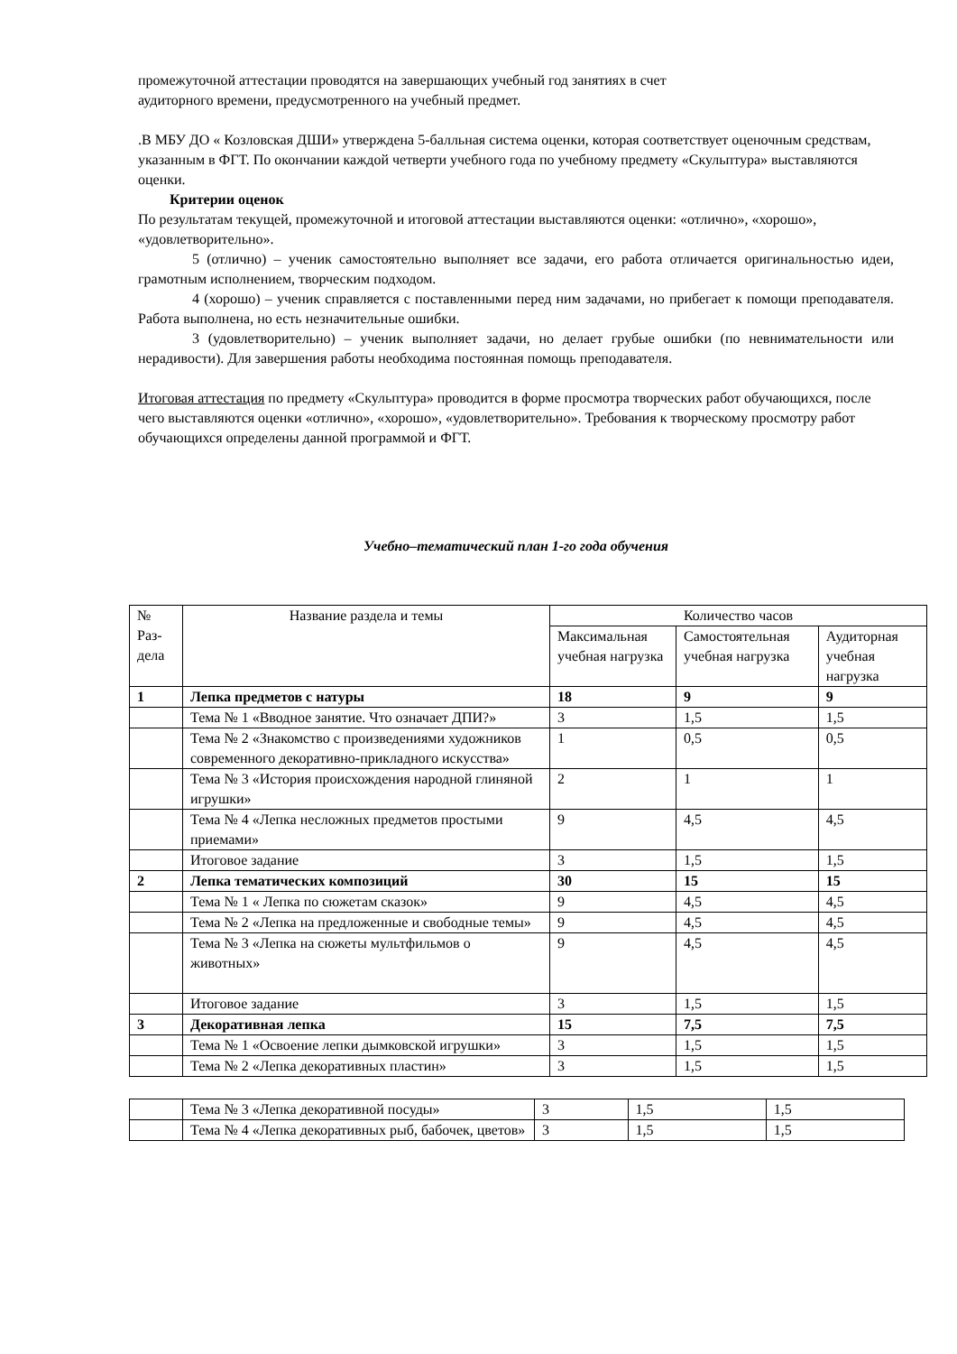промежуточной аттестации проводятся на завершающих учебный год занятиях в счет
аудиторного времени, предусмотренного на учебный предмет.
.В МБУ ДО « Козловская ДШИ» утверждена 5-балльная система оценки, которая соответствует оценочным средствам, указанным в ФГТ. По окончании каждой четверти учебного года по учебному предмету «Скульптура» выставляются оценки.
Критерии оценок
По результатам текущей, промежуточной и итоговой аттестации выставляются оценки: «отлично», «хорошо», «удовлетворительно».
5 (отлично) – ученик самостоятельно выполняет все задачи, его работа отличается оригинальностью идеи, грамотным исполнением, творческим подходом.
4 (хорошо) – ученик справляется с поставленными перед ним задачами, но прибегает к помощи преподавателя. Работа выполнена, но есть незначительные ошибки.
3 (удовлетворительно) – ученик выполняет задачи, но делает грубые ошибки (по невнимательности или нерадивости). Для завершения работы необходима постоянная помощь преподавателя.
Итоговая аттестация по предмету «Скульптура» проводится в форме просмотра творческих работ обучающихся, после чего выставляются оценки «отлично», «хорошо», «удовлетворительно». Требования к творческому просмотру работ обучающихся определены данной программой и ФГТ.
Учебно–тематический план 1-го года обучения
| № Раз- дела | Название раздела и темы | Количество часов | | |
| | | Максимальная учебная нагрузка | Самостоятельная учебная нагрузка | Аудиторная учебная нагрузка |
| 1 | Лепка предметов с натуры | 18 | 9 | 9 |
| | Тема № 1 «Вводное занятие. Что означает ДПИ?» | 3 | 1,5 | 1,5 |
| | Тема № 2 «Знакомство с произведениями художников современного декоративно-прикладного искусства» | 1 | 0,5 | 0,5 |
| | Тема № 3 «История происхождения народной глиняной игрушки» | 2 | 1 | 1 |
| | Тема № 4 «Лепка несложных предметов простыми приемами» | 9 | 4,5 | 4,5 |
| | Итоговое задание | 3 | 1,5 | 1,5 |
| 2 | Лепка тематических композиций | 30 | 15 | 15 |
| | Тема № 1 « Лепка по сюжетам сказок» | 9 | 4,5 | 4,5 |
| | Тема № 2 «Лепка на предложенные и свободные темы» | 9 | 4,5 | 4,5 |
| | Тема № 3 «Лепка на сюжеты мультфильмов о животных» | 9 | 4,5 | 4,5 |
| | Итоговое задание | 3 | 1,5 | 1,5 |
| 3 | Декоративная лепка | 15 | 7,5 | 7,5 |
| | Тема № 1 «Освоение лепки дымковской игрушки» | 3 | 1,5 | 1,5 |
| | Тема № 2 «Лепка декоративных пластин» | 3 | 1,5 | 1,5 |
| | Тема № 3 «Лепка декоративной посуды» | 3 | 1,5 | 1,5 |
| | Тема № 4 «Лепка декоративных рыб, бабочек, цветов» | 3 | 1,5 | 1,5 |